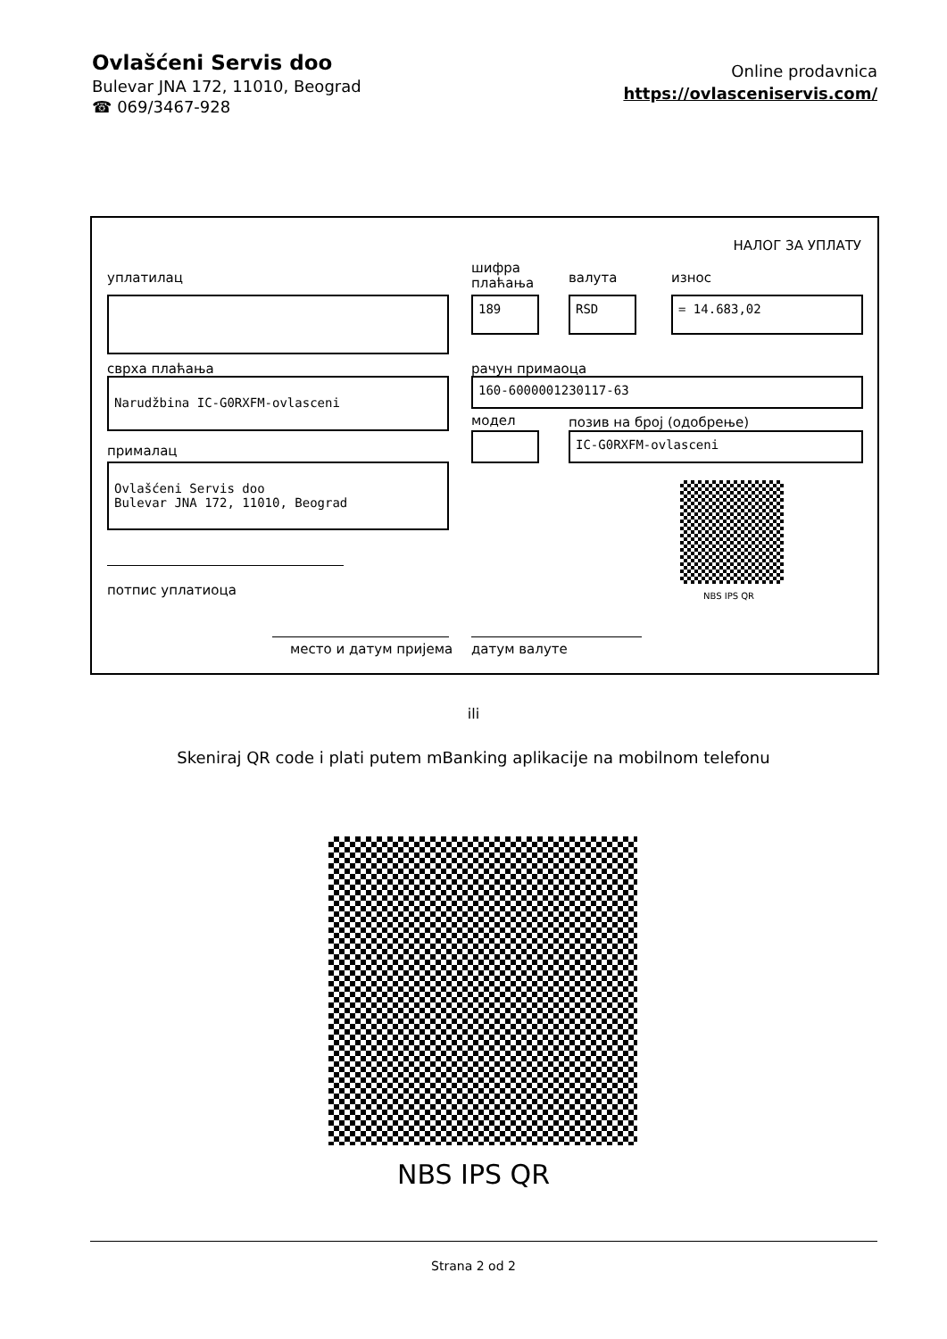Ovlašćeni Servis doo
Bulevar JNA 172, 11010, Beograd
☎ 069/3467-928
Online prodavnica
https://ovlasceniservis.com/
НАЛОГ ЗА УПЛАТУ
уплатилац
шифра
плаћања
валута износ
189 RSD = 14.683,02
сврха плаћања рачун примаоца
Narudžbina IC-G0RXFM-ovlasceni 160-6000001230117-63
модел позив на број (одобрење)
IC-G0RXFM-ovlasceni
прималац
Ovlašćeni Servis doo
Bulevar JNA 172, 11010, Beograd
NBS IPS QR
потпис уплатиоца
место и датум пријема датум валуте
ili
Skeniraj QR code i plati putem mBanking aplikacije na mobilnom telefonu
NBS IPS QR
Strana 2 od 2